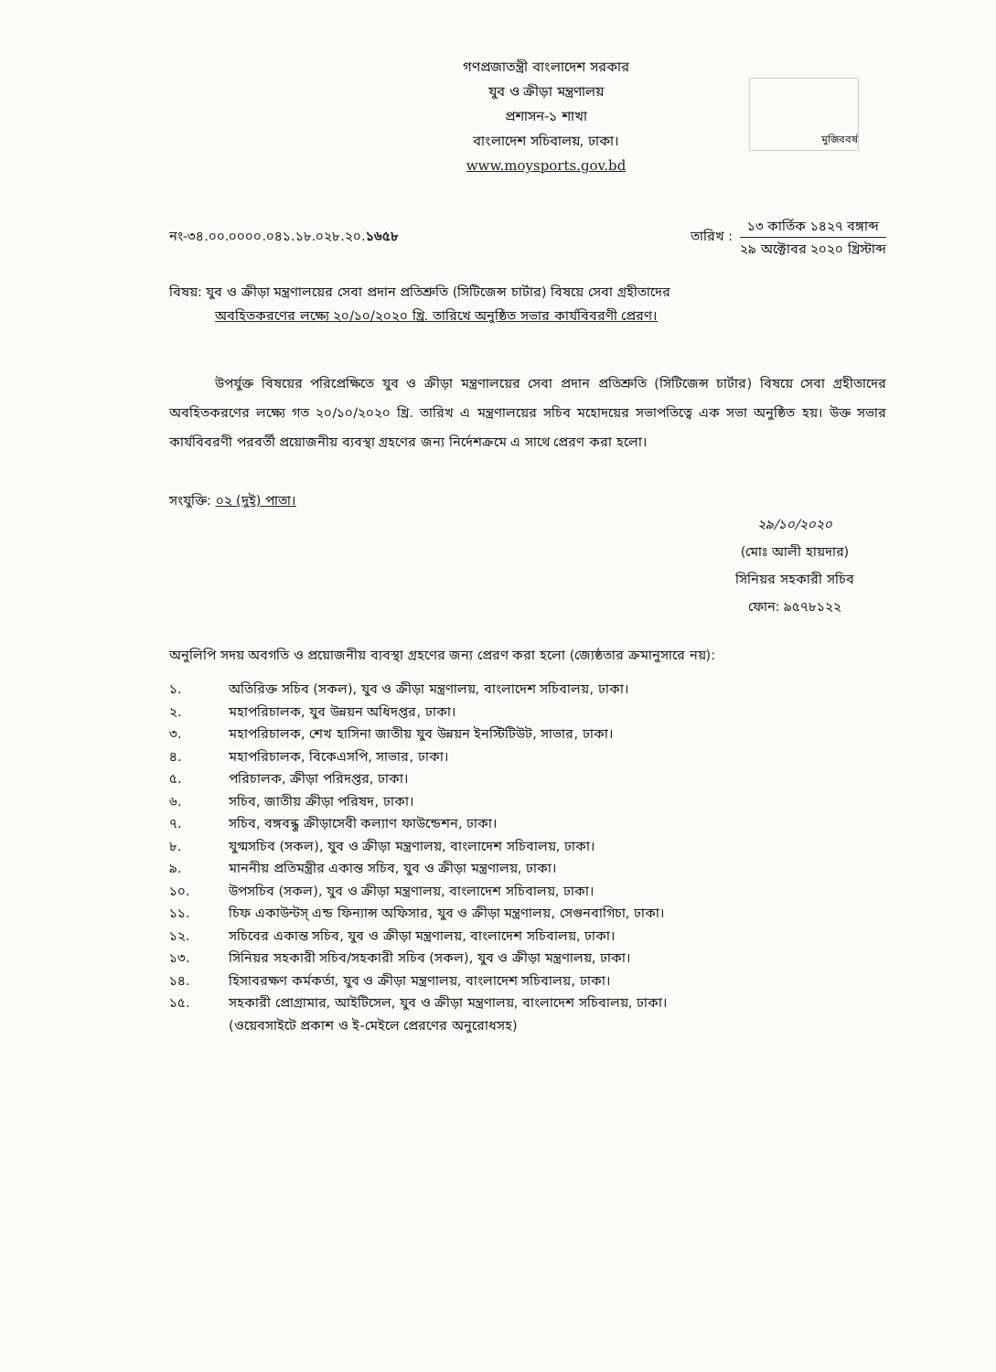গণপ্রজাতন্ত্রী বাংলাদেশ সরকার
যুব ও ক্রীড়া মন্ত্রণালয়
প্রশাসন-১ শাখা
বাংলাদেশ সচিবালয়, ঢাকা।
www.moysports.gov.bd
মুজিববর্ষ
নং-৩৪.০০.০০০০.০৪১.১৮.০২৮.২০.১৬৫৮
তারিখ :
১৩ কার্তিক ১৪২৭ বঙ্গাব্দ
২৯ অক্টোবর ২০২০ খ্রিস্টাব্দ
বিষয়: যুব ও ক্রীড়া মন্ত্রণালয়ের সেবা প্রদান প্রতিশ্রুতি (সিটিজেন্স চার্টার) বিষয়ে সেবা গ্রহীতাদের
অবহিতকরণের লক্ষ্যে ২০/১০/২০২০ খ্রি. তারিখে অনুষ্ঠিত সভার কার্যবিবরণী প্রেরণ।
উপর্যুক্ত বিষয়ের পরিপ্রেক্ষিতে যুব ও ক্রীড়া মন্ত্রণালয়ের সেবা প্রদান প্রতিশ্রুতি (সিটিজেন্স চার্টার) বিষয়ে সেবা গ্রহীতাদের অবহিতকরণের লক্ষ্যে গত ২০/১০/২০২০ খ্রি. তারিখ এ মন্ত্রণালয়ের সচিব মহোদয়ের সভাপতিত্বে এক সভা অনুষ্ঠিত হয়। উক্ত সভার কার্যবিবরণী পরবর্তী প্রয়োজনীয় ব্যবস্থা গ্রহণের জন্য নির্দেশক্রমে এ সাথে প্রেরণ করা হলো।
সংযুক্তি: ০২ (দুই) পাতা।
২৯/১০/২০২০
(মোঃ আলী হায়দার)
সিনিয়র সহকারী সচিব
ফোন: ৯৫৭৮১২২
অনুলিপি সদয় অবগতি ও প্রয়োজনীয় ব্যবস্থা গ্রহণের জন্য প্রেরণ করা হলো (জ্যেষ্ঠতার ক্রমানুসারে নয়):
১. অতিরিক্ত সচিব (সকল), যুব ও ক্রীড়া মন্ত্রণালয়, বাংলাদেশ সচিবালয়, ঢাকা।
২. মহাপরিচালক, যুব উন্নয়ন অধিদপ্তর, ঢাকা।
৩. মহাপরিচালক, শেখ হাসিনা জাতীয় যুব উন্নয়ন ইনস্টিটিউট, সাভার, ঢাকা।
৪. মহাপরিচালক, বিকেএসপি, সাভার, ঢাকা।
৫. পরিচালক, ক্রীড়া পরিদপ্তর, ঢাকা।
৬. সচিব, জাতীয় ক্রীড়া পরিষদ, ঢাকা।
৭. সচিব, বঙ্গবন্ধু ক্রীড়াসেবী কল্যাণ ফাউন্ডেশন, ঢাকা।
৮. যুগ্মসচিব (সকল), যুব ও ক্রীড়া মন্ত্রণালয়, বাংলাদেশ সচিবালয়, ঢাকা।
৯. মাননীয় প্রতিমন্ত্রীর একান্ত সচিব, যুব ও ক্রীড়া মন্ত্রণালয়, ঢাকা।
১০. উপসচিব (সকল), যুব ও ক্রীড়া মন্ত্রণালয়, বাংলাদেশ সচিবালয়, ঢাকা।
১১. চিফ একাউন্টস্ এন্ড ফিন্যান্স অফিসার, যুব ও ক্রীড়া মন্ত্রণালয়, সেগুনবাগিচা, ঢাকা।
১২. সচিবের একান্ত সচিব, যুব ও ক্রীড়া মন্ত্রণালয়, বাংলাদেশ সচিবালয়, ঢাকা।
১৩. সিনিয়র সহকারী সচিব/সহকারী সচিব (সকল), যুব ও ক্রীড়া মন্ত্রণালয়, ঢাকা।
১৪. হিসাবরক্ষণ কর্মকর্তা, যুব ও ক্রীড়া মন্ত্রণালয়, বাংলাদেশ সচিবালয়, ঢাকা।
১৫. সহকারী প্রোগ্রামার, আইটিসেল, যুব ও ক্রীড়া মন্ত্রণালয়, বাংলাদেশ সচিবালয়, ঢাকা।
(ওয়েবসাইটে প্রকাশ ও ই-মেইলে প্রেরণের অনুরোধসহ)